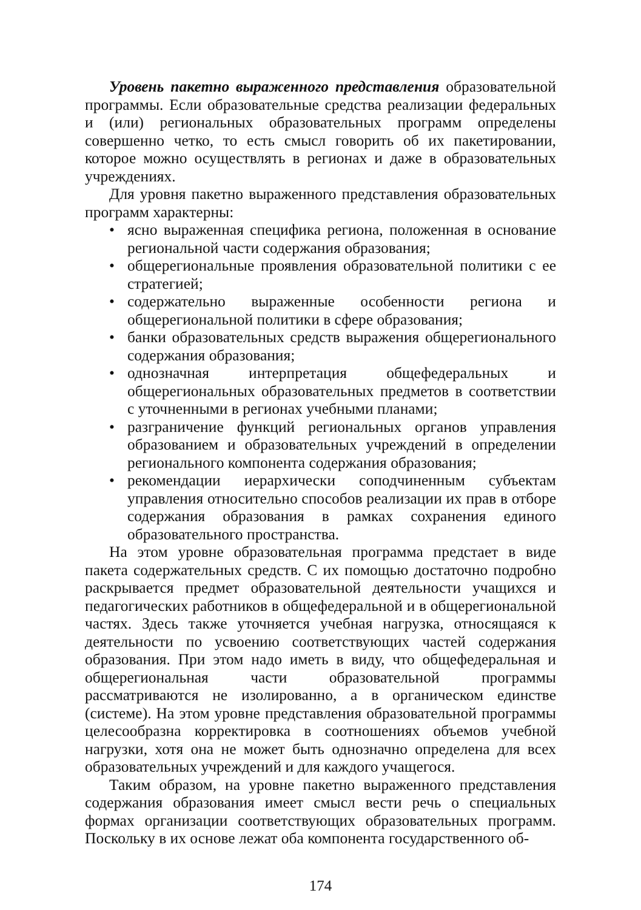Уровень пакетно выраженного представления образовательной программы. Если образовательные средства реализации федеральных и (или) региональных образовательных программ определены совершенно четко, то есть смысл говорить об их пакетировании, которое можно осуществлять в регионах и даже в образовательных учреждениях.
Для уровня пакетно выраженного представления образовательных программ характерны:
• ясно выраженная специфика региона, положенная в основание региональной части содержания образования;
• общерегиональные проявления образовательной политики с ее стратегией;
• содержательно выраженные особенности региона и общерегиональной политики в сфере образования;
• банки образовательных средств выражения общерегионального содержания образования;
• однозначная интерпретация общефедеральных и общерегиональных образовательных предметов в соответствии с уточненными в регионах учебными планами;
• разграничение функций региональных органов управления образованием и образовательных учреждений в определении регионального компонента содержания образования;
• рекомендации иерархически соподчиненным субъектам управления относительно способов реализации их прав в отборе содержания образования в рамках сохранения единого образовательного пространства.
На этом уровне образовательная программа предстает в виде пакета содержательных средств. С их помощью достаточно подробно раскрывается предмет образовательной деятельности учащихся и педагогических работников в общефедеральной и в общерегиональной частях. Здесь также уточняется учебная нагрузка, относящаяся к деятельности по усвоению соответствующих частей содержания образования. При этом надо иметь в виду, что общефедеральная и общерегиональная части образовательной программы рассматриваются не изолированно, а в органическом единстве (системе). На этом уровне представления образовательной программы целесообразна корректировка в соотношениях объемов учебной нагрузки, хотя она не может быть однозначно определена для всех образовательных учреждений и для каждого учащегося.
Таким образом, на уровне пакетно выраженного представления содержания образования имеет смысл вести речь о специальных формах организации соответствующих образовательных программ. Поскольку в их основе лежат оба компонента государственного об-
174